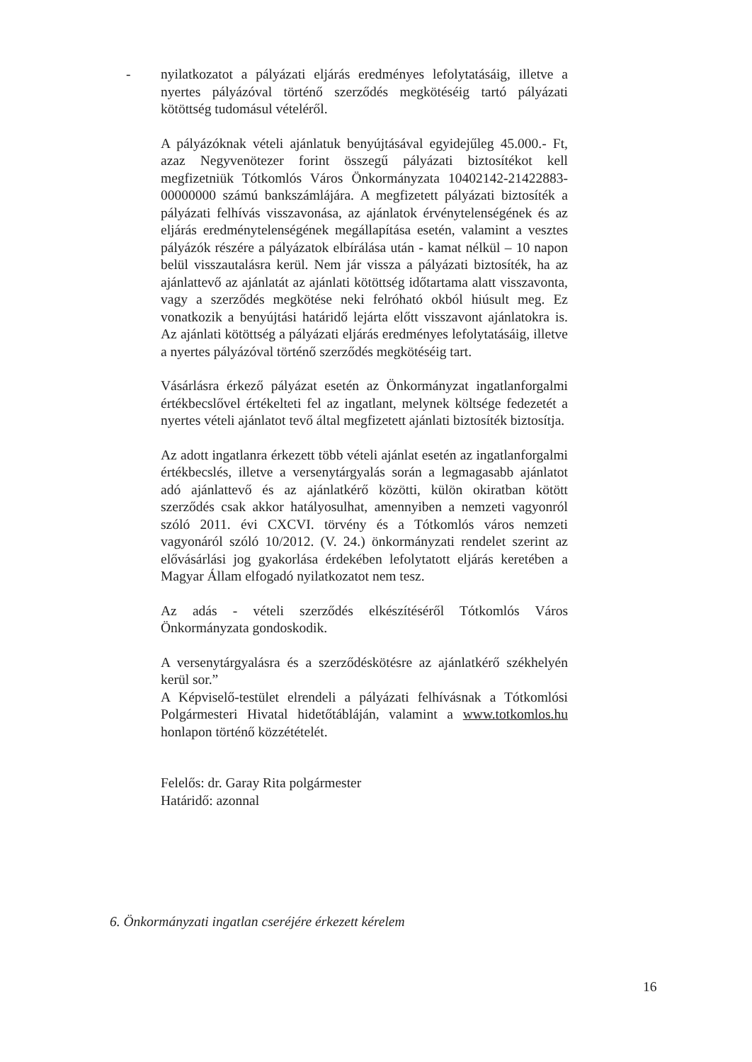-
nyilatkozatot a pályázati eljárás eredményes lefolytatásáig, illetve a nyertes pályázóval történő szerződés megkötéséig tartó pályázati kötöttség tudomásul vételéről.
A pályázóknak vételi ajánlatuk benyújtásával egyidejűleg 45.000.- Ft, azaz Negyvenötezer forint összegű pályázati biztosítékot kell megfizetniük Tótkomlós Város Önkormányzata 10402142-21422883-00000000 számú bankszámlájára. A megfizetett pályázati biztosíték a pályázati felhívás visszavonása, az ajánlatok érvénytelenségének és az eljárás eredménytelenségének megállapítása esetén, valamint a vesztes pályázók részére a pályázatok elbírálása után - kamat nélkül – 10 napon belül visszautalásra kerül. Nem jár vissza a pályázati biztosíték, ha az ajánlattevő az ajánlatát az ajánlati kötöttség időtartama alatt visszavonta, vagy a szerződés megkötése neki felróható okból hiúsult meg. Ez vonatkozik a benyújtási határidő lejárta előtt visszavont ajánlatokra is. Az ajánlati kötöttség a pályázati eljárás eredményes lefolytatásáig, illetve a nyertes pályázóval történő szerződés megkötéséig tart.
Vásárlásra érkező pályázat esetén az Önkormányzat ingatlanforgalmi értékbecslővel értékelteti fel az ingatlant, melynek költsége fedezetét a nyertes vételi ajánlatot tevő által megfizetett ajánlati biztosíték biztosítja.
Az adott ingatlanra érkezett több vételi ajánlat esetén az ingatlanforgalmi értékbecslés, illetve a versenytárgyalás során a legmagasabb ajánlatot adó ajánlattevő és az ajánlatkérő közötti, külön okiratban kötött szerződés csak akkor hatályosulhat, amennyiben a nemzeti vagyonról szóló 2011. évi CXCVI. törvény és a Tótkomlós város nemzeti vagyonáról szóló 10/2012. (V. 24.) önkormányzati rendelet szerint az elővásárlási jog gyakorlása érdekében lefolytatott eljárás keretében a Magyar Állam elfogadó nyilatkozatot nem tesz.
Az adás - vételi szerződés elkészítéséről Tótkomlós Város Önkormányzata gondoskodik.
A versenytárgyalásra és a szerződéskötésre az ajánlatkérő székhelyén kerül sor.”
A Képviselő-testület elrendeli a pályázati felhívásnak a Tótkomlósi Polgármesteri Hivatal hidetőtábláján, valamint a www.totkomlos.hu honlapon történő közzétételét.
Felelős: dr. Garay Rita polgármester
Határidő: azonnal
6. Önkormányzati ingatlan cseréjére érkezett kérelem
16